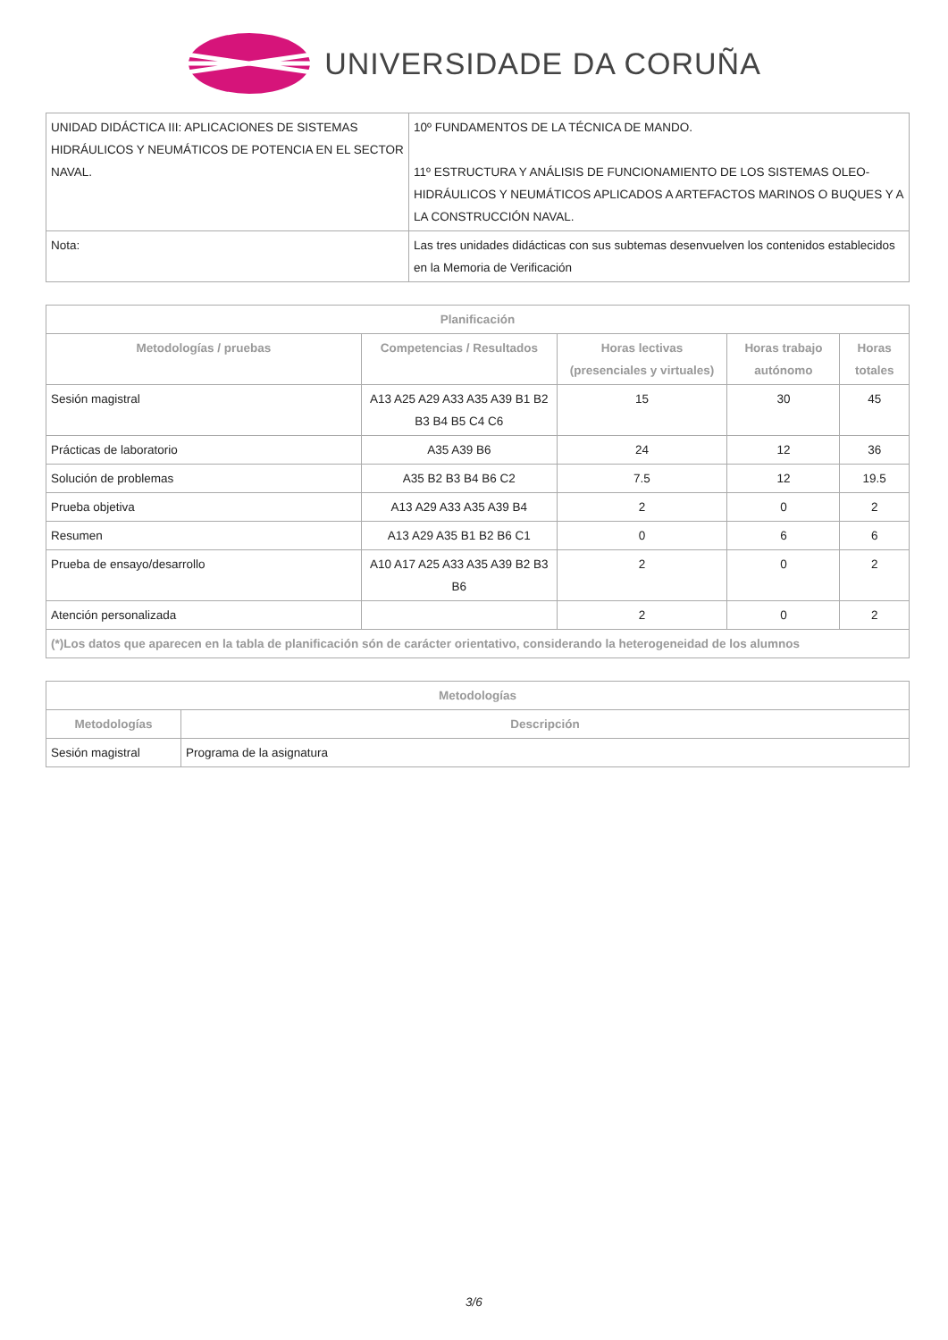UNIVERSIDADE DA CORUÑA
| UNIDAD DIDÁCTICA III: APLICACIONES DE SISTEMAS HIDRÁULICOS Y NEUMÁTICOS DE POTENCIA EN EL SECTOR NAVAL. | 10º FUNDAMENTOS DE LA TÉCNICA DE MANDO. 11º ESTRUCTURA Y ANÁLISIS DE FUNCIONAMIENTO DE LOS SISTEMAS OLEO-HIDRÁULICOS Y NEUMÁTICOS APLICADOS A ARTEFACTOS MARINOS O BUQUES Y A LA CONSTRUCCIÓN NAVAL. |
| Nota: | Las tres unidades didácticas con sus subtemas desenvuelven los contenidos establecidos en la Memoria de Verificación |
| Planificación | | | | |
| --- | --- | --- | --- | --- |
| Metodologías / pruebas | Competencias / Resultados | Horas lectivas (presenciales y virtuales) | Horas trabajo autónomo | Horas totales |
| Sesión magistral | A13 A25 A29 A33 A35 A39 B1 B2 B3 B4 B5 C4 C6 | 15 | 30 | 45 |
| Prácticas de laboratorio | A35 A39 B6 | 24 | 12 | 36 |
| Solución de problemas | A35 B2 B3 B4 B6 C2 | 7.5 | 12 | 19.5 |
| Prueba objetiva | A13 A29 A33 A35 A39 B4 | 2 | 0 | 2 |
| Resumen | A13 A29 A35 B1 B2 B6 C1 | 0 | 6 | 6 |
| Prueba de ensayo/desarrollo | A10 A17 A25 A33 A35 A39 B2 B3 B6 | 2 | 0 | 2 |
| Atención personalizada | | 2 | 0 | 2 |
| (*)Los datos que aparecen en la tabla de planificación són de carácter orientativo, considerando la heterogeneidad de los alumnos | | | | |
| Metodologías | |
| --- | --- |
| Metodologías | Descripción |
| Sesión magistral | Programa de la asignatura |
3/6